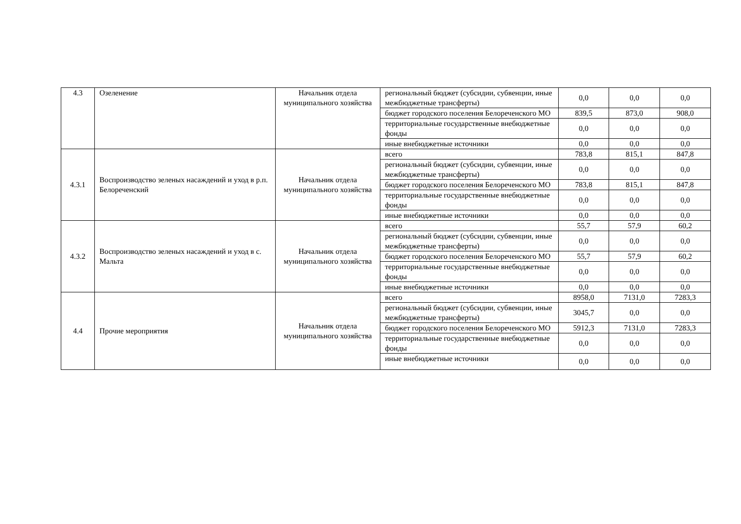| 4.3 | Озеленение | Начальник отдела муниципального хозяйства | региональный бюджет (субсидии, субвенции, иные межбюджетные трансферты) | 0,0 | 0,0 | 0,0 |
| | | | бюджет городского поселения Белореченского МО | 839,5 | 873,0 | 908,0 |
| | | | территориальные государственные внебюджетные фонды | 0,0 | 0,0 | 0,0 |
| | | | иные внебюджетные источники | 0,0 | 0,0 | 0,0 |
| 4.3.1 | Воспроизводство зеленых насаждений и уход в р.п. Белореченский | Начальник отдела муниципального хозяйства | всего | 783,8 | 815,1 | 847,8 |
| | | | региональный бюджет (субсидии, субвенции, иные межбюджетные трансферты) | 0,0 | 0,0 | 0,0 |
| | | | бюджет городского поселения Белореченского МО | 783,8 | 815,1 | 847,8 |
| | | | территориальные государственные внебюджетные фонды | 0,0 | 0,0 | 0,0 |
| | | | иные внебюджетные источники | 0,0 | 0,0 | 0,0 |
| 4.3.2 | Воспроизводство зеленых насаждений и уход в с. Мальта | Начальник отдела муниципального хозяйства | всего | 55,7 | 57,9 | 60,2 |
| | | | региональный бюджет (субсидии, субвенции, иные межбюджетные трансферты) | 0,0 | 0,0 | 0,0 |
| | | | бюджет городского поселения Белореченского МО | 55,7 | 57,9 | 60,2 |
| | | | территориальные государственные внебюджетные фонды | 0,0 | 0,0 | 0,0 |
| | | | иные внебюджетные источники | 0,0 | 0,0 | 0,0 |
| 4.4 | Прочие мероприятия | Начальник отдела муниципального хозяйства | всего | 8958,0 | 7131,0 | 7283,3 |
| | | | региональный бюджет (субсидии, субвенции, иные межбюджетные трансферты) | 3045,7 | 0,0 | 0,0 |
| | | | бюджет городского поселения Белореченского МО | 5912,3 | 7131,0 | 7283,3 |
| | | | территориальные государственные внебюджетные фонды | 0,0 | 0,0 | 0,0 |
| | | | иные внебюджетные источники | 0,0 | 0,0 | 0,0 |